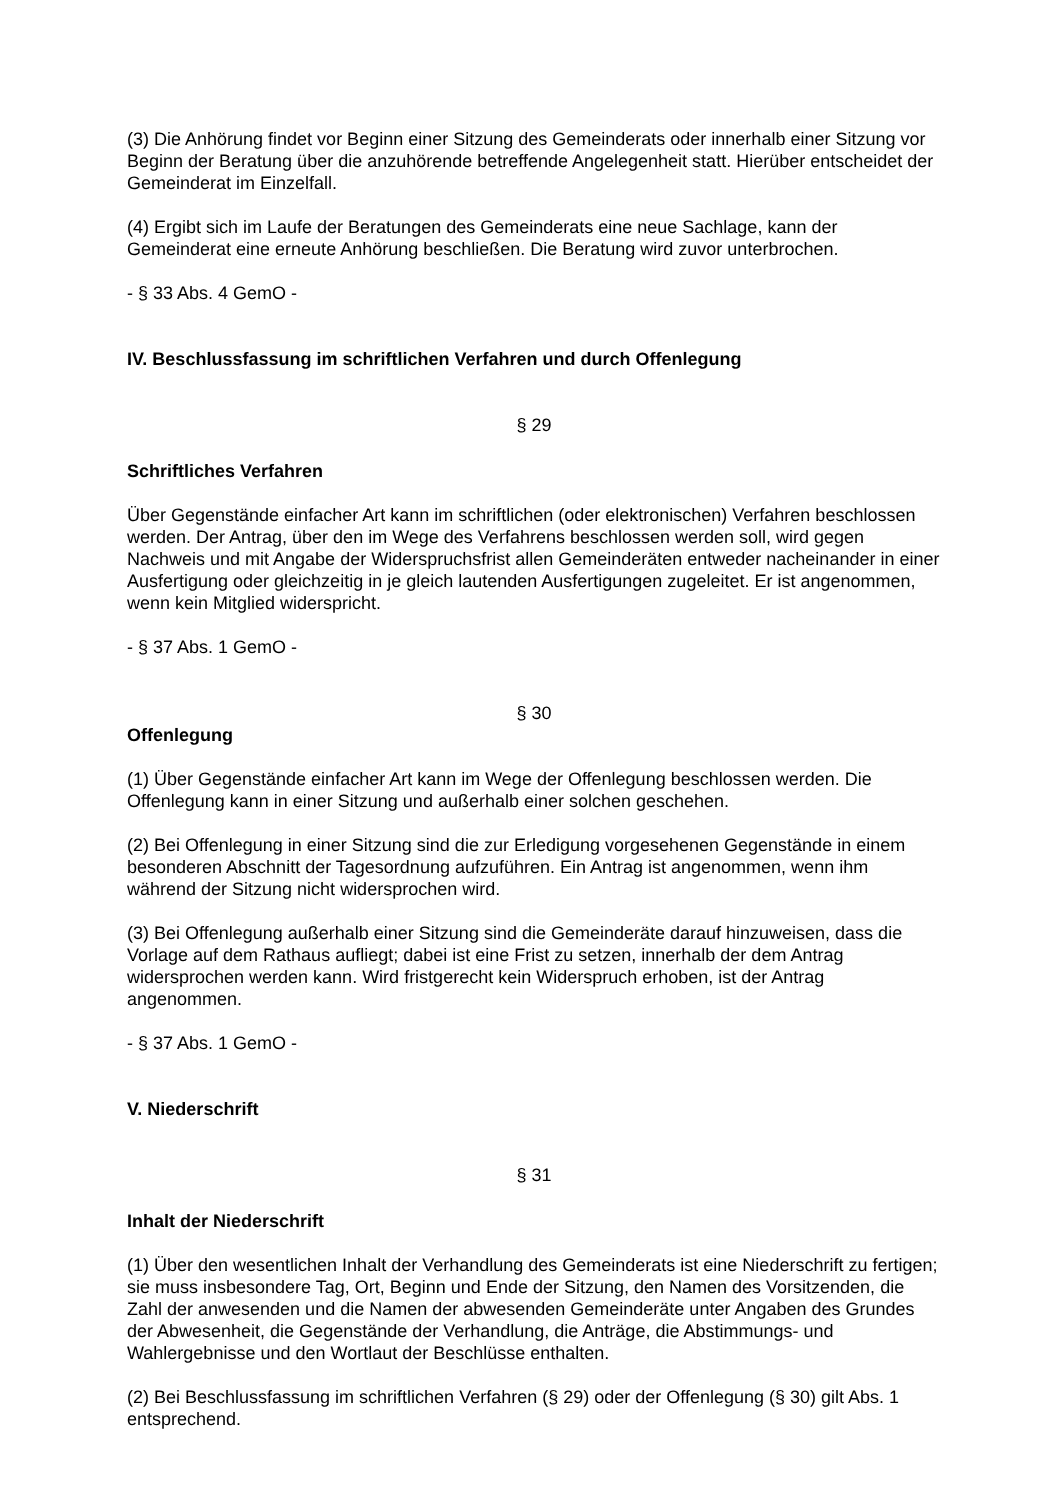(3) Die Anhörung findet vor Beginn einer Sitzung des Gemeinderats oder innerhalb einer Sitzung vor Beginn der Beratung über die anzuhörende betreffende Angelegenheit statt. Hierüber entscheidet der Gemeinderat im Einzelfall.
(4) Ergibt sich im Laufe der Beratungen des Gemeinderats eine neue Sachlage, kann der Gemeinderat eine erneute Anhörung beschließen. Die Beratung wird zuvor unterbrochen.
- § 33 Abs. 4 GemO -
IV. Beschlussfassung im schriftlichen Verfahren und durch Offenlegung
§ 29
Schriftliches Verfahren
Über Gegenstände einfacher Art kann im schriftlichen (oder elektronischen) Verfahren beschlossen werden. Der Antrag, über den im Wege des Verfahrens beschlossen werden soll, wird gegen Nachweis und mit Angabe der Widerspruchsfrist allen Gemeinderäten entweder nacheinander in einer Ausfertigung oder gleichzeitig in je gleich lautenden Ausfertigungen zugeleitet. Er ist angenommen, wenn kein Mitglied widerspricht.
- § 37 Abs. 1 GemO -
§ 30
Offenlegung
(1) Über Gegenstände einfacher Art kann im Wege der Offenlegung beschlossen werden. Die Offenlegung kann in einer Sitzung und außerhalb einer solchen geschehen.
(2) Bei Offenlegung in einer Sitzung sind die zur Erledigung vorgesehenen Gegenstände in einem besonderen Abschnitt der Tagesordnung aufzuführen. Ein Antrag ist angenommen, wenn ihm während der Sitzung nicht widersprochen wird.
(3) Bei Offenlegung außerhalb einer Sitzung sind die Gemeinderäte darauf hinzuweisen, dass die Vorlage auf dem Rathaus aufliegt; dabei ist eine Frist zu setzen, innerhalb der dem Antrag widersprochen werden kann. Wird fristgerecht kein Widerspruch erhoben, ist der Antrag angenommen.
- § 37 Abs. 1 GemO -
V. Niederschrift
§ 31
Inhalt der Niederschrift
(1) Über den wesentlichen Inhalt der Verhandlung des Gemeinderats ist eine Niederschrift zu fertigen; sie muss insbesondere Tag, Ort, Beginn und Ende der Sitzung, den Namen des Vorsitzenden, die Zahl der anwesenden und die Namen der abwesenden Gemeinderäte unter Angaben des Grundes der Abwesenheit, die Gegenstände der Verhandlung, die Anträge, die Abstimmungs- und Wahlergebnisse und den Wortlaut der Beschlüsse enthalten.
(2) Bei Beschlussfassung im schriftlichen Verfahren (§ 29) oder der Offenlegung (§ 30) gilt Abs. 1 entsprechend.